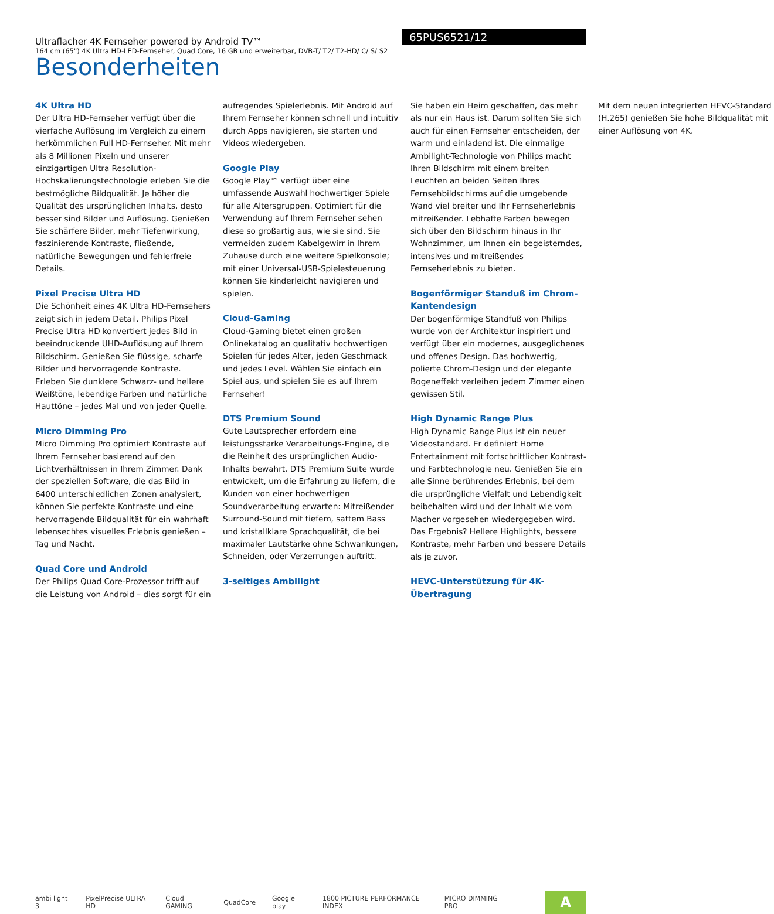Ultraflacher 4K Fernseher powered by Android TV™
164 cm (65") 4K Ultra HD-LED-Fernseher, Quad Core, 16 GB und erweiterbar, DVB-T/ T2/ T2-HD/ C/ S/ S2
65PUS6521/12
Besonderheiten
4K Ultra HD
Der Ultra HD-Fernseher verfügt über die vierfache Auflösung im Vergleich zu einem herkömmlichen Full HD-Fernseher. Mit mehr als 8 Millionen Pixeln und unserer einzigartigen Ultra Resolution-Hochskalierungstechnologie erleben Sie die bestmögliche Bildqualität. Je höher die Qualität des ursprünglichen Inhalts, desto besser sind Bilder und Auflösung. Genießen Sie schärfere Bilder, mehr Tiefenwirkung, faszinierende Kontraste, fließende, natürliche Bewegungen und fehlerfreie Details.
Pixel Precise Ultra HD
Die Schönheit eines 4K Ultra HD-Fernsehers zeigt sich in jedem Detail. Philips Pixel Precise Ultra HD konvertiert jedes Bild in beeindruckende UHD-Auflösung auf Ihrem Bildschirm. Genießen Sie flüssige, scharfe Bilder und hervorragende Kontraste. Erleben Sie dunklere Schwarz- und hellere Weißtöne, lebendige Farben und natürliche Hauttöne – jedes Mal und von jeder Quelle.
Micro Dimming Pro
Micro Dimming Pro optimiert Kontraste auf Ihrem Fernseher basierend auf den Lichtverhältnissen in Ihrem Zimmer. Dank der speziellen Software, die das Bild in 6400 unterschiedlichen Zonen analysiert, können Sie perfekte Kontraste und eine hervorragende Bildqualität für ein wahrhaft lebensechtes visuelles Erlebnis genießen – Tag und Nacht.
Quad Core und Android
Der Philips Quad Core-Prozessor trifft auf die Leistung von Android – dies sorgt für ein aufregendes Spielerlebnis. Mit Android auf Ihrem Fernseher können schnell und intuitiv durch Apps navigieren, sie starten und Videos wiedergeben.
Google Play
Google Play™ verfügt über eine umfassende Auswahl hochwertiger Spiele für alle Altersgruppen. Optimiert für die Verwendung auf Ihrem Fernseher sehen diese so großartig aus, wie sie sind. Sie vermeiden zudem Kabelgewirr in Ihrem Zuhause durch eine weitere Spielkonsole; mit einer Universal-USB-Spielesteuerung können Sie kinderleicht navigieren und spielen.
Cloud-Gaming
Cloud-Gaming bietet einen großen Onlinekatalog an qualitativ hochwertigen Spielen für jedes Alter, jeden Geschmack und jedes Level. Wählen Sie einfach ein Spiel aus, und spielen Sie es auf Ihrem Fernseher!
DTS Premium Sound
Gute Lautsprecher erfordern eine leistungsstarke Verarbeitungs-Engine, die die Reinheit des ursprünglichen Audio-Inhalts bewahrt. DTS Premium Suite wurde entwickelt, um die Erfahrung zu liefern, die Kunden von einer hochwertigen Soundverarbeitung erwarten: Mitreißender Surround-Sound mit tiefem, sattem Bass und kristallklare Sprachqualität, die bei maximaler Lautstärke ohne Schwankungen, Schneiden, oder Verzerrungen auftritt.
3-seitiges Ambilight
Sie haben ein Heim geschaffen, das mehr als nur ein Haus ist. Darum sollten Sie sich auch für einen Fernseher entscheiden, der warm und einladend ist. Die einmalige Ambilight-Technologie von Philips macht Ihren Bildschirm mit einem breiten Leuchten an beiden Seiten Ihres Fernsehbildschirms auf die umgebende Wand viel breiter und Ihr Fernseherlebnis mitreißender. Lebhafte Farben bewegen sich über den Bildschirm hinaus in Ihr Wohnzimmer, um Ihnen ein begeisterndes, intensives und mitreißendes Fernseherlebnis zu bieten.
Bogenförmiger Standuß im Chrom-Kantendesign
Der bogenförmige Standfuß von Philips wurde von der Architektur inspiriert und verfügt über ein modernes, ausgeglichenes und offenes Design. Das hochwertig, polierte Chrom-Design und der elegante Bogeneffekt verleihen jedem Zimmer einen gewissen Stil.
High Dynamic Range Plus
High Dynamic Range Plus ist ein neuer Videostandard. Er definiert Home Entertainment mit fortschrittlicher Kontrast- und Farbtechnologie neu. Genießen Sie ein alle Sinne berührendes Erlebnis, bei dem die ursprüngliche Vielfalt und Lebendigkeit beibehalten wird und der Inhalt wie vom Macher vorgesehen wiedergegeben wird. Das Ergebnis? Hellere Highlights, bessere Kontraste, mehr Farben und bessere Details als je zuvor.
HEVC-Unterstützung für 4K-Übertragung
Mit dem neuen integrierten HEVC-Standard (H.265) genießen Sie hohe Bildqualität mit einer Auflösung von 4K.
ambi light 3 PixelPrecise ULTRA HD Cloud GAMING QuadCore Google play 1800 PICTURE PERFORMANCE INDEX MICRO DIMMING PRO
A